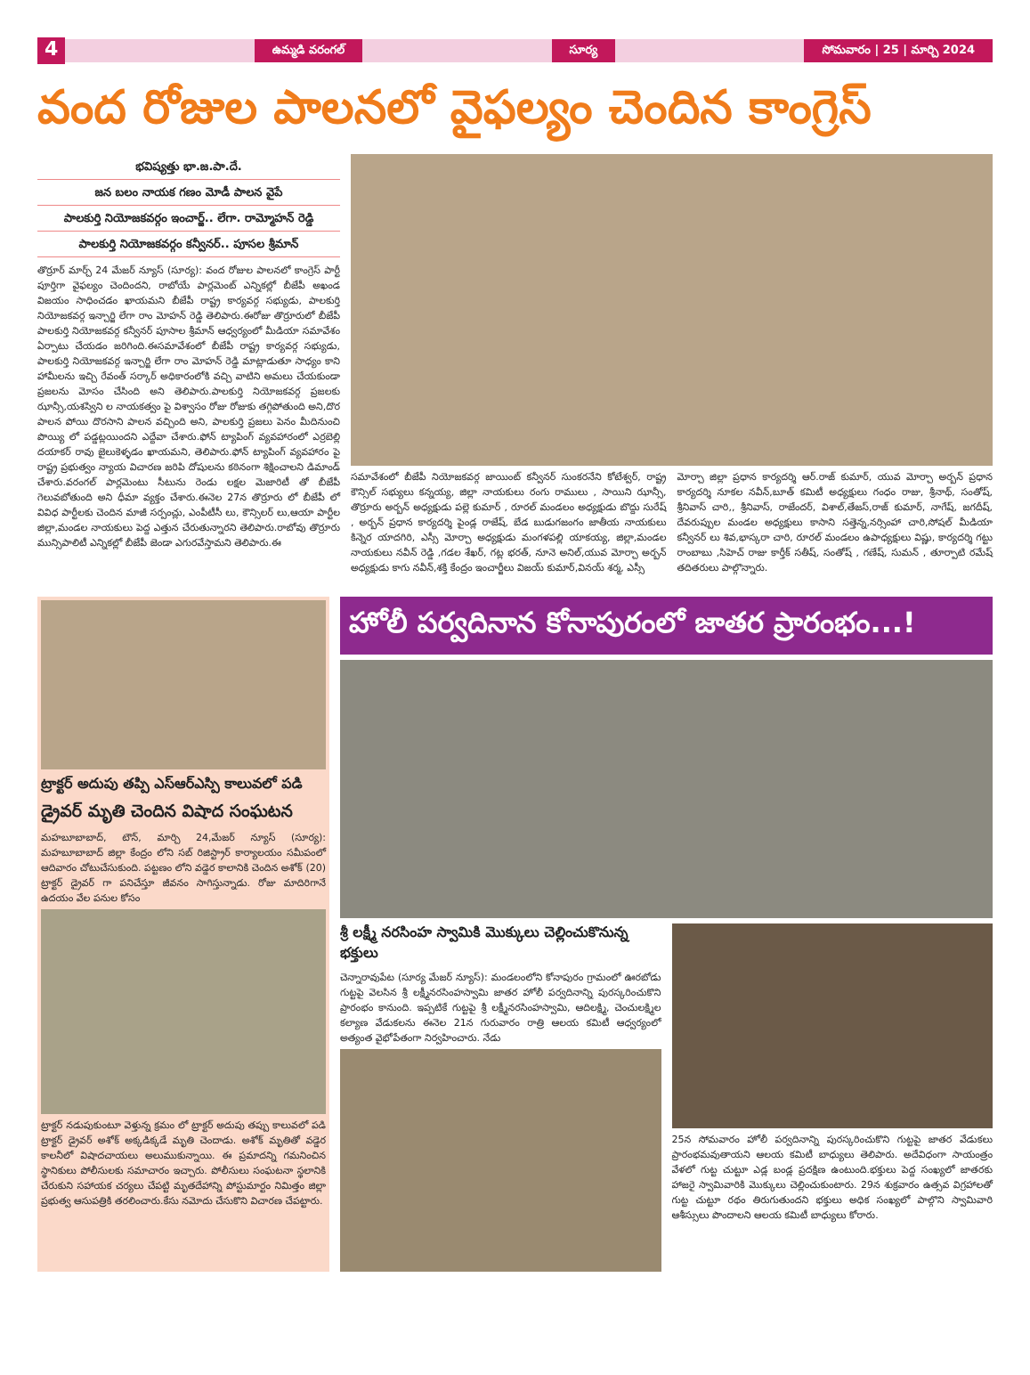4 ఉమ్మడి వరంగల్ సూర్య సోమవారం | 25 | మార్చి 2024
వంద రోజుల పాలనలో వైఫల్యం చెందిన కాంగ్రెస్
భవిష్యత్తు భా.జ.పా.దే.
జన బలం నాయక గణం మోడీ పాలన వైపే
పాలకుర్తి నియోజకవర్గం ఇంచార్జ్.. లేగా. రామ్మోహన్ రెడ్డి
పాలకుర్తి నియోజకవర్గం కన్వీనర్.. పూసల శ్రీమాన్
తొర్రూర్ మార్చ్ 24 మేజర్ న్యూస్ (సూర్య): వంద రోజుల పాలనలో కాంగ్రెస్ పార్టీ పూర్తిగా వైఫల్యం చెందిందని, రాబోయే పార్లమెంట్ ఎన్నికల్లో బీజేపీ అఖండ విజయం సాధించడం ఖాయమని బీజేపీ రాష్ట్ర కార్యవర్గ సభ్యుడు, పాలకుర్తి నియోజకవర్గ ఇన్చార్జి లేగా రాం మోహన్ రెడ్డి తెలిపారు.ఈరోజు తొర్రూరులో బీజేపీ పాలకుర్తి నియోజకవర్గ కన్వీనర్ పూసాల శ్రీమాన్ ఆధ్వర్యంలో మీడియా సమావేశం ఏర్పాటు చేయడం జరిగింది.ఈసమావేశంలో బీజేపీ రాష్ట్ర కార్యవర్గ సభ్యుడు, పాలకుర్తి నియోజకవర్గ ఇన్చార్జి లేగా రాం మోహన్ రెడ్డి మాట్లాడుతూ సాధ్యం కాని హామీలను ఇచ్చి రేవంత్ సర్కార్ అధికారంలోకి వచ్చి వాటిని అమలు చేయకుండా ప్రజలను మోసం చేసింది అని తెలిపారు.పాలకుర్తి నియోజకవర్గ ప్రజలకు ఝాన్సీ,యశస్విని ల నాయకత్వం పై విశ్వాసం రోజు రోజుకు తగ్గిపోతుంది అని,దొర పాలన పోయి దొరసాని పాలన వచ్చింది అని, పాలకుర్తి ప్రజలు పెనం మీదినుంచి పొయ్యి లో పడ్డట్లయిందని ఎద్దేవా చేశారు.ఫోన్ ట్యాపింగ్ వ్యవహారంలో ఎర్రబెల్లి దయాకర్ రావు జైలుకెళ్ళడం ఖాయమని, తెలిపారు.ఫోన్ ట్యాపింగ్ వ్యవహారం పై రాష్ట్ర ప్రభుత్వం న్యాయ విచారణ జరిపి దోషులను కఠినంగా శిక్షించాలని డిమాండ్ చేశారు.వరంగల్ పార్లమెంటు సీటును రెండు లక్షల మెజారిటీ తో బీజేపీ గెలువబోతుంది అని ధీమా వ్యక్తం చేశారు.ఈనెల 27న తొర్రూరు లో బీజేపీ లో వివిధ పార్టీలకు చెందిన మాజీ సర్పంచ్లు, ఎంపీటీసీ లు, కౌన్సిలర్ లు,ఆయా పార్టీల జిల్లా,మండల నాయకులు పెద్ద ఎత్తున చేరుతున్నారని తెలిపారు.రాబోవు తొర్రూరు మున్సిపాలిటీ ఎన్నికల్లో బీజేపీ జెండా ఎగురవేస్తామని తెలిపారు.ఈ
సమావేశంలో బీజేపీ నియోజకవర్గ జాయింట్ కన్వీనర్ సుంకరనేని కోటేశ్వర్, రాష్ట్ర కౌన్సిల్ సభ్యులు కన్నయ్య, జిల్లా నాయకులు రంగు రాములు , సాయిని ఝాన్సీ, తొర్రూరు అర్బన్ అధ్యక్షుడు పల్లె కుమార్ , రూరల్ మండలం అధ్యక్షుడు బొద్దు సురేష్ , అర్బన్ ప్రధాన కార్యదర్శి పైండ్ల రాజేష్, బేడ బుడుగజంగం జాతీయ నాయకులు కిన్నెర యాదగిరి, ఎస్సీ మోర్చా అధ్యక్షుడు మంగళపల్లి యాకయ్య, జిల్లా,మండల నాయకులు నవీన్ రెడ్డి ,గడల శేఖర్, గట్ల భరత్, నూనె అనిల్,యువ మోర్చా అర్బన్ అధ్యక్షుడు కాగు నవీన్,శక్తి కేంద్రం ఇంచార్జీలు విజయ్ కుమార్,వినయ్ శర్మ, ఎస్సీ
మోర్చా జిల్లా ప్రధాన కార్యదర్శి ఆర్.రాజ్ కుమార్, యువ మోర్చా అర్బన్ ప్రధాన కార్యదర్శి నూకల నవీన్,బూత్ కమిటీ అధ్యక్షులు గంధం రాజు, శ్రీనాథ్, సంతోష్, శ్రీనివాస్ చారి,, శ్రీనివాస్, రాజేందర్, విశాల్,తేజస్,రాజ్ కుమార్, నాగేష్, జగదీష్, దేవరుప్పుల మండల అధ్యక్షులు కాసాని సత్తెన్న,నర్సింహా చారి,సోషల్ మీడియా కన్వీనర్ లు శివ,భాస్కరా చారి, రూరల్ మండలం ఉపాధ్యక్షులు విష్ణు, కార్యదర్శి గట్టు రాంబాబు ,సిహెచ్ రాజు కార్తీక్ సతీష్, సంతోష్ , గణేష్, సుమన్ , తూర్పాటి రమేష్ తదితరులు పాల్గొన్నారు.
ట్రాక్టర్ అదుపు తప్పి ఎస్ఆర్ఎస్పి కాలువలో పడి
డ్రైవర్ మృతి చెందిన విషాద సంఘటన
మహబూబాబాద్, టౌన్, మార్చి 24,మేజర్ న్యూస్ (సూర్య): మహబూబాబాద్ జిల్లా కేంద్రం లోని సబ్ రిజిస్ట్రార్ కార్యాలయం సమీపంలో ఆదివారం చోటుచేసుకుంది. పట్టణం లోని వడ్డెర కాలానికి చెందిన అశోక్ (20) ట్రాక్టర్ డ్రైవర్ గా పనిచేస్తూ జీవనం సాగిస్తున్నాడు. రోజు మాదిరిగానే ఉదయం వేల పనుల కోసం
ట్రాక్టర్ నడుపుకుంటూ వెళ్తున్న క్రమం లో ట్రాక్టర్ అదుపు తప్పు కాలువలో పడి ట్రాక్టర్ డ్రైవర్ అశోక్ అక్కడిక్కడే మృతి చెందాడు. అశోక్ మృతితో వడ్డెర కాలనీలో విషాదచాయలు అలుముకున్నాయి. ఈ ప్రమాదన్ని గమనించిన స్థానికులు పోలీసులకు సమాచారం ఇచ్చారు. పోలీసులు సంఘటనా స్థలానికి చేరుకుని సహాయక చర్యలు చేపట్టి మృతదేహాన్ని పోస్టుమార్టం నిమిత్తం జిల్లా ప్రభుత్వ ఆసుపత్రికి తరలించారు.కేసు నమోదు చేసుకొని విచారణ చేపట్టారు.
హోలీ పర్వదినాన కోనాపురంలో జాతర ప్రారంభం...!
శ్రీ లక్ష్మీ నరసింహ స్వామికి మొక్కులు చెల్లించుకొనున్న భక్తులు
చెన్నారావుపేట (సూర్య మేజర్ న్యూస్): మండలంలోని కోనాపురం గ్రామంలో ఊరబోడు గుట్టపై వెలసిన శ్రీ లక్ష్మీనరసింహస్వామి జాతర హోలీ పర్వదినాన్ని పురస్కరించుకొని ప్రారంభం కానుంది. ఇప్పటికే గుట్టపై శ్రీ లక్ష్మీనరసింహస్వామి, ఆదిలక్ష్మి, చెంచులక్ష్మిల కల్యాణ వేడుకలను ఈనెల 21న గురువారం రాత్రి ఆలయ కమిటీ ఆధ్వర్యంలో అత్యంత వైభోపేతంగా నిర్వహించారు. నేడు
25న సోమవారం హోలీ పర్వదినాన్ని పురస్కరించుకొని గుట్టపై జాతర వేడుకలు ప్రారంభమవుతాయని ఆలయ కమిటీ బాధ్యులు తెలిపారు. అదేవిధంగా సాయంత్రం వేళలో గుట్ట చుట్టూ ఎడ్ల బండ్ల ప్రదక్షిణ ఉంటుంది.భక్తులు పెద్ద సంఖ్యలో జాతరకు హాజరై స్వామివారికి మొక్కులు చెల్లించుకుంటారు. 29న శుక్రవారం ఉత్సవ విగ్రహాలతో గుట్ట చుట్టూ రథం తిరుగుతుందని భక్తులు అధిక సంఖ్యలో పాల్గొని స్వామివారి ఆశీస్సులు పొందాలని ఆలయ కమిటీ బాధ్యులు కోరారు.